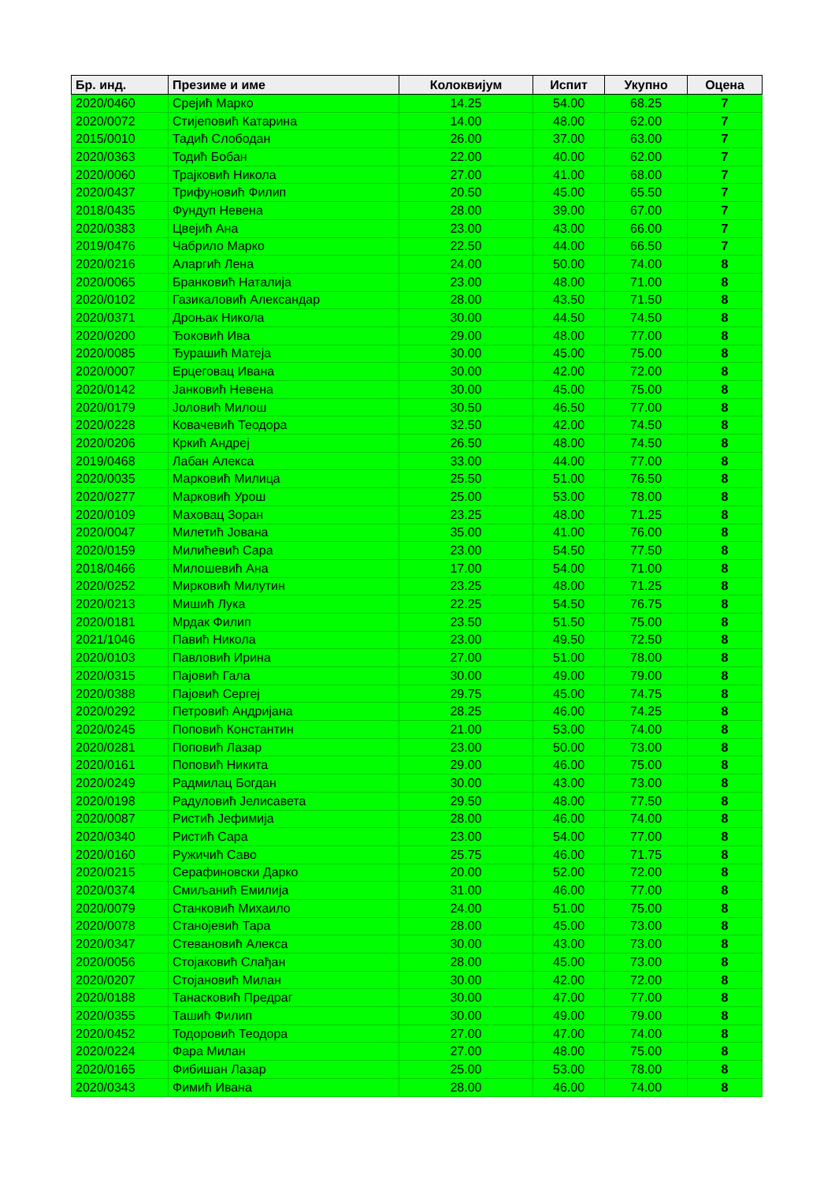| Бр. инд. | Презиме и име | Колоквијум | Испит | Укупно | Оцена |
| --- | --- | --- | --- | --- | --- |
| 2020/0460 | Срејић Марко | 14.25 | 54.00 | 68.25 | 7 |
| 2020/0072 | Стијеповић Катарина | 14.00 | 48.00 | 62.00 | 7 |
| 2015/0010 | Тадић Слободан | 26.00 | 37.00 | 63.00 | 7 |
| 2020/0363 | Тодић Бобан | 22.00 | 40.00 | 62.00 | 7 |
| 2020/0060 | Трајковић Никола | 27.00 | 41.00 | 68.00 | 7 |
| 2020/0437 | Трифуновић Филип | 20.50 | 45.00 | 65.50 | 7 |
| 2018/0435 | Фундуп Невена | 28.00 | 39.00 | 67.00 | 7 |
| 2020/0383 | Цвејић Ана | 23.00 | 43.00 | 66.00 | 7 |
| 2019/0476 | Чабрило Марко | 22.50 | 44.00 | 66.50 | 7 |
| 2020/0216 | Аларгић Лена | 24.00 | 50.00 | 74.00 | 8 |
| 2020/0065 | Бранковић Наталија | 23.00 | 48.00 | 71.00 | 8 |
| 2020/0102 | Газикаловић Александар | 28.00 | 43.50 | 71.50 | 8 |
| 2020/0371 | Дроњак Никола | 30.00 | 44.50 | 74.50 | 8 |
| 2020/0200 | Ђоковић Ива | 29.00 | 48.00 | 77.00 | 8 |
| 2020/0085 | Ђурашић Матеја | 30.00 | 45.00 | 75.00 | 8 |
| 2020/0007 | Ерцеговац Ивана | 30.00 | 42.00 | 72.00 | 8 |
| 2020/0142 | Јанковић Невена | 30.00 | 45.00 | 75.00 | 8 |
| 2020/0179 | Јоловић Милош | 30.50 | 46.50 | 77.00 | 8 |
| 2020/0228 | Ковачевић Теодора | 32.50 | 42.00 | 74.50 | 8 |
| 2020/0206 | Кркић Андреј | 26.50 | 48.00 | 74.50 | 8 |
| 2019/0468 | Лабан Алекса | 33.00 | 44.00 | 77.00 | 8 |
| 2020/0035 | Марковић Милица | 25.50 | 51.00 | 76.50 | 8 |
| 2020/0277 | Марковић Урош | 25.00 | 53.00 | 78.00 | 8 |
| 2020/0109 | Маховац Зоран | 23.25 | 48.00 | 71.25 | 8 |
| 2020/0047 | Милетић Јована | 35.00 | 41.00 | 76.00 | 8 |
| 2020/0159 | Милићевић Сара | 23.00 | 54.50 | 77.50 | 8 |
| 2018/0466 | Милошевић Ана | 17.00 | 54.00 | 71.00 | 8 |
| 2020/0252 | Мирковић Милутин | 23.25 | 48.00 | 71.25 | 8 |
| 2020/0213 | Мишић Лука | 22.25 | 54.50 | 76.75 | 8 |
| 2020/0181 | Мрдак Филип | 23.50 | 51.50 | 75.00 | 8 |
| 2021/1046 | Павић Никола | 23.00 | 49.50 | 72.50 | 8 |
| 2020/0103 | Павловић Ирина | 27.00 | 51.00 | 78.00 | 8 |
| 2020/0315 | Пајовић Гала | 30.00 | 49.00 | 79.00 | 8 |
| 2020/0388 | Пајовић Сергеј | 29.75 | 45.00 | 74.75 | 8 |
| 2020/0292 | Петровић Андријана | 28.25 | 46.00 | 74.25 | 8 |
| 2020/0245 | Поповић Константин | 21.00 | 53.00 | 74.00 | 8 |
| 2020/0281 | Поповић Лазар | 23.00 | 50.00 | 73.00 | 8 |
| 2020/0161 | Поповић Никита | 29.00 | 46.00 | 75.00 | 8 |
| 2020/0249 | Радмилац Богдан | 30.00 | 43.00 | 73.00 | 8 |
| 2020/0198 | Радуловић Јелисавета | 29.50 | 48.00 | 77.50 | 8 |
| 2020/0087 | Ристић Јефимија | 28.00 | 46.00 | 74.00 | 8 |
| 2020/0340 | Ристић Сара | 23.00 | 54.00 | 77.00 | 8 |
| 2020/0160 | Ружичић Саво | 25.75 | 46.00 | 71.75 | 8 |
| 2020/0215 | Серафиновски Дарко | 20.00 | 52.00 | 72.00 | 8 |
| 2020/0374 | Смиљанић Емилија | 31.00 | 46.00 | 77.00 | 8 |
| 2020/0079 | Станковић Михаило | 24.00 | 51.00 | 75.00 | 8 |
| 2020/0078 | Станојевић Тара | 28.00 | 45.00 | 73.00 | 8 |
| 2020/0347 | Стевановић Алекса | 30.00 | 43.00 | 73.00 | 8 |
| 2020/0056 | Стојаковић Слађан | 28.00 | 45.00 | 73.00 | 8 |
| 2020/0207 | Стојановић Милан | 30.00 | 42.00 | 72.00 | 8 |
| 2020/0188 | Танасковић Предраг | 30.00 | 47.00 | 77.00 | 8 |
| 2020/0355 | Ташић Филип | 30.00 | 49.00 | 79.00 | 8 |
| 2020/0452 | Тодоровић Теодора | 27.00 | 47.00 | 74.00 | 8 |
| 2020/0224 | Фара Милан | 27.00 | 48.00 | 75.00 | 8 |
| 2020/0165 | Фибишан Лазар | 25.00 | 53.00 | 78.00 | 8 |
| 2020/0343 | Фимић Ивана | 28.00 | 46.00 | 74.00 | 8 |